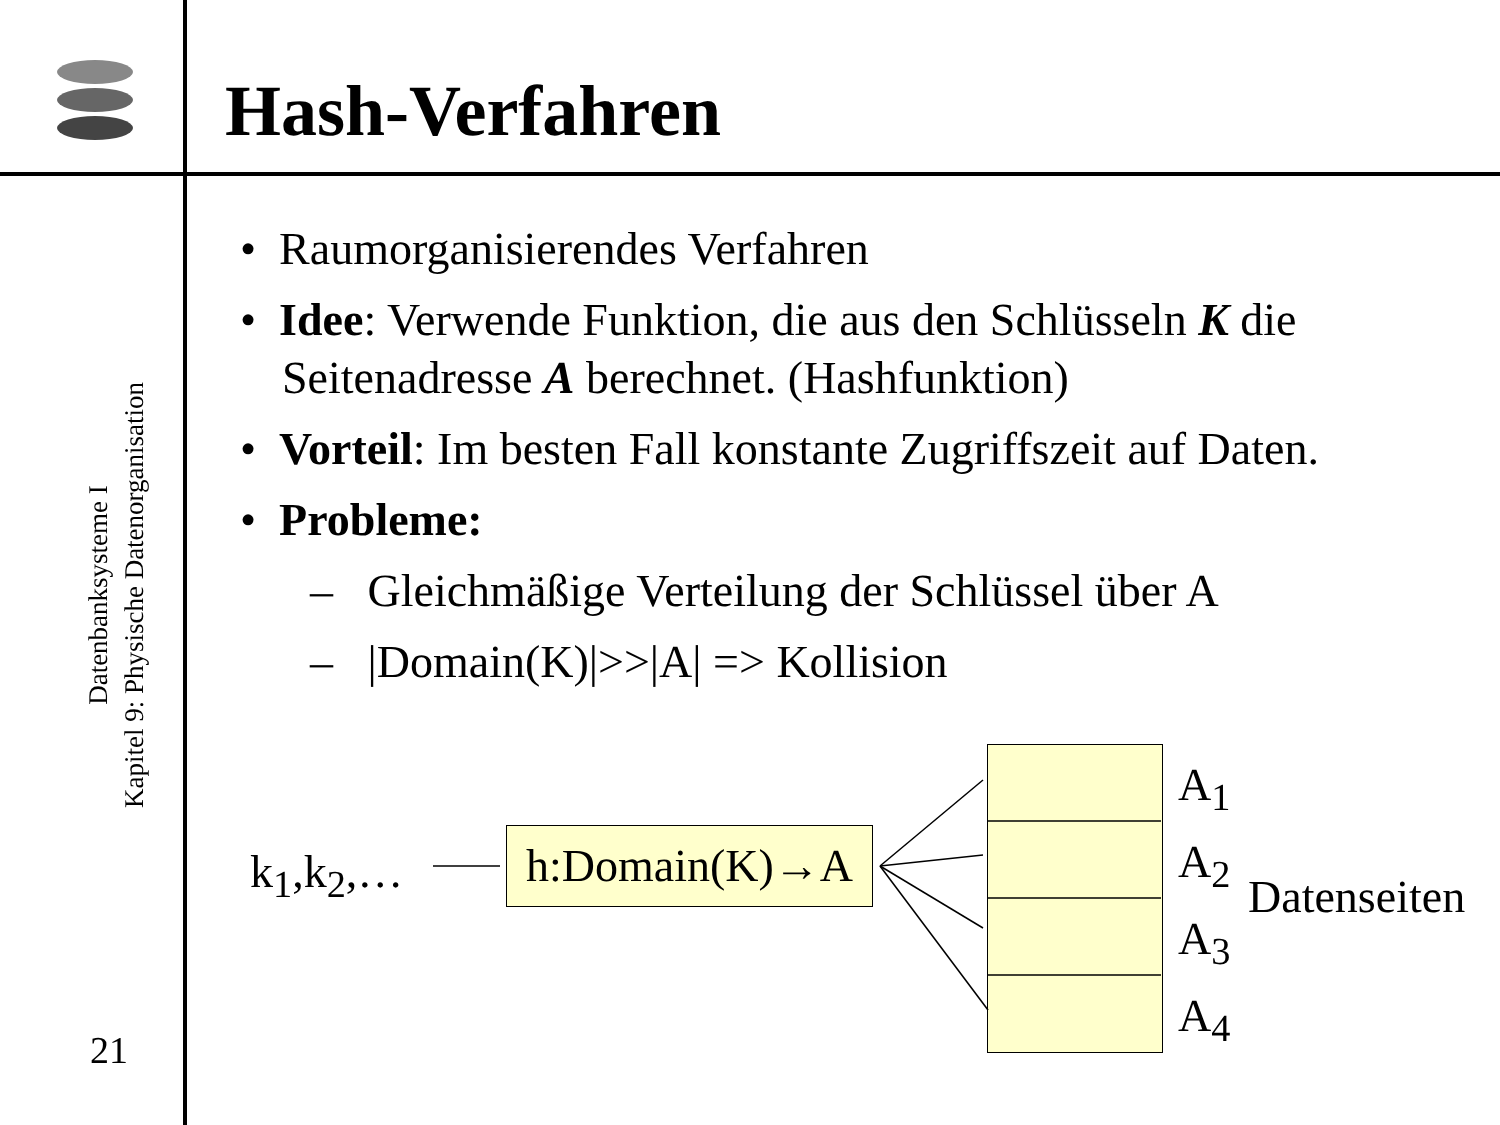Hash-Verfahren
Datenbanksysteme I
Kapitel 9: Physische Datenorganisation
21
• Raumorganisierendes Verfahren
• Idee: Verwende Funktion, die aus den Schlüsseln K die Seitenadresse A berechnet. (Hashfunktion)
• Vorteil: Im besten Fall konstante Zugriffszeit auf Daten.
• Probleme:
– Gleichmäßige Verteilung der Schlüssel über A
– |Domain(K)|>>|A| => Kollision
k<sub>1</sub>,k<sub>2</sub>,… h:Domain(K)→A
A<sub>1</sub>
A<sub>2</sub>
A<sub>3</sub>
A<sub>4</sub>
Datenseiten